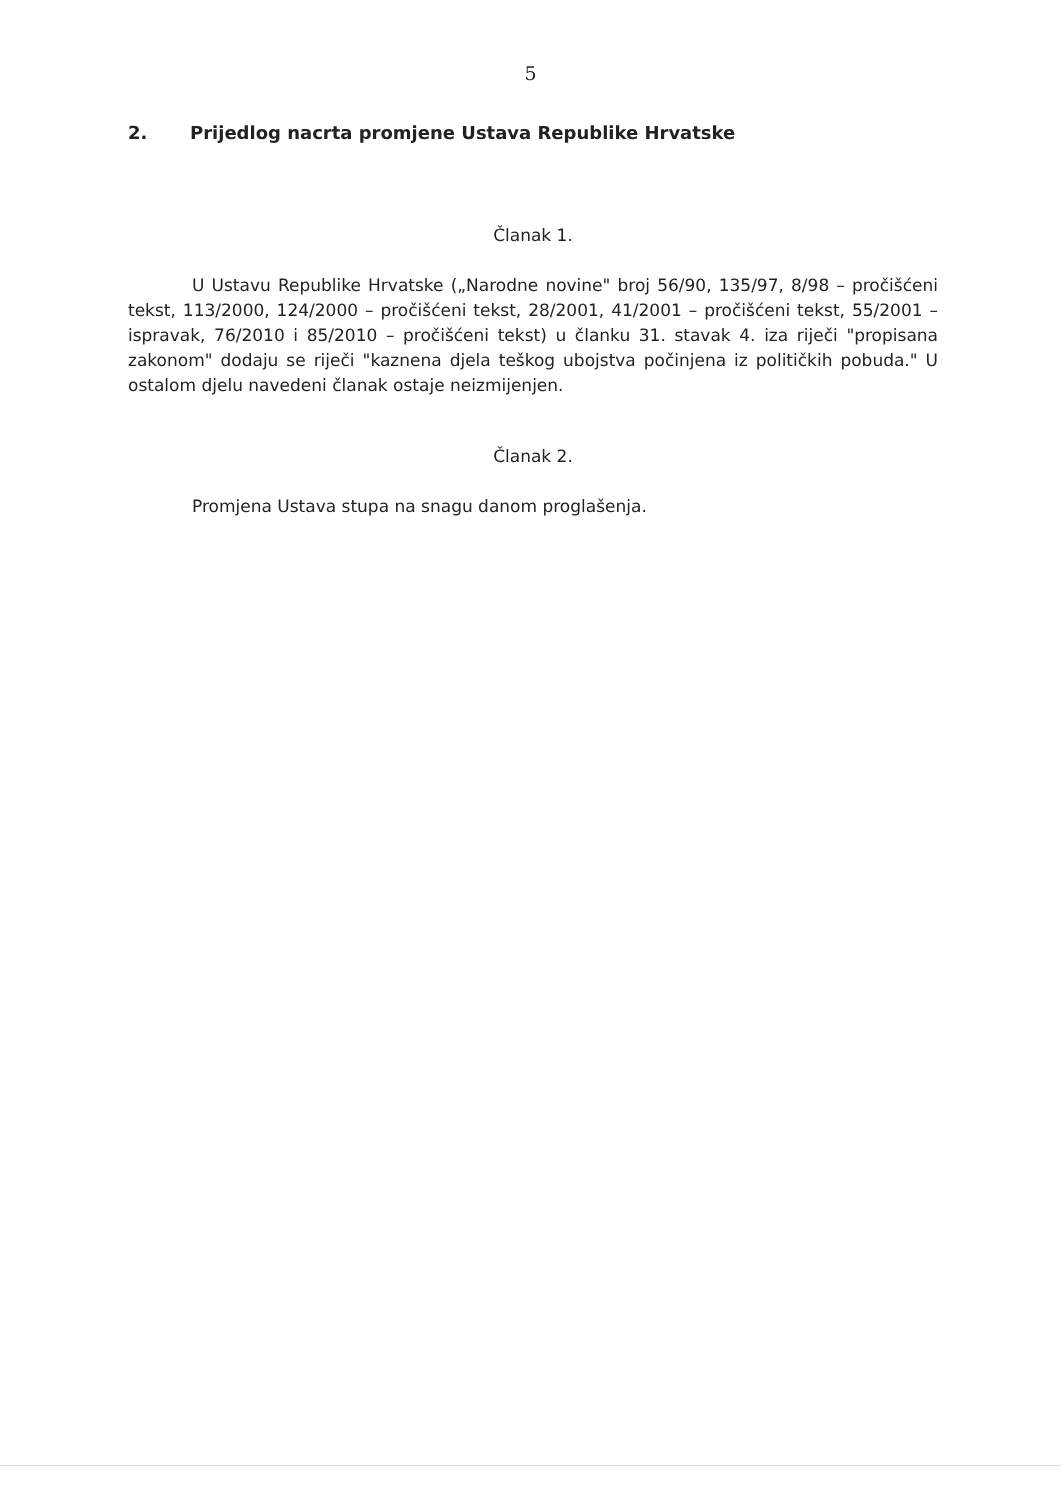5
2. Prijedlog nacrta promjene Ustava Republike Hrvatske
Članak 1.
U Ustavu Republike Hrvatske („Narodne novine" broj 56/90, 135/97, 8/98 – pročišćeni tekst, 113/2000, 124/2000 – pročišćeni tekst, 28/2001, 41/2001 – pročišćeni tekst, 55/2001 – ispravak, 76/2010 i 85/2010 – pročišćeni tekst) u članku 31. stavak 4. iza riječi "propisana zakonom" dodaju se riječi "kaznena djela teškog ubojstva počinjena iz političkih pobuda." U ostalom djelu navedeni članak ostaje neizmijenjen.
Članak 2.
Promjena Ustava stupa na snagu danom proglašenja.